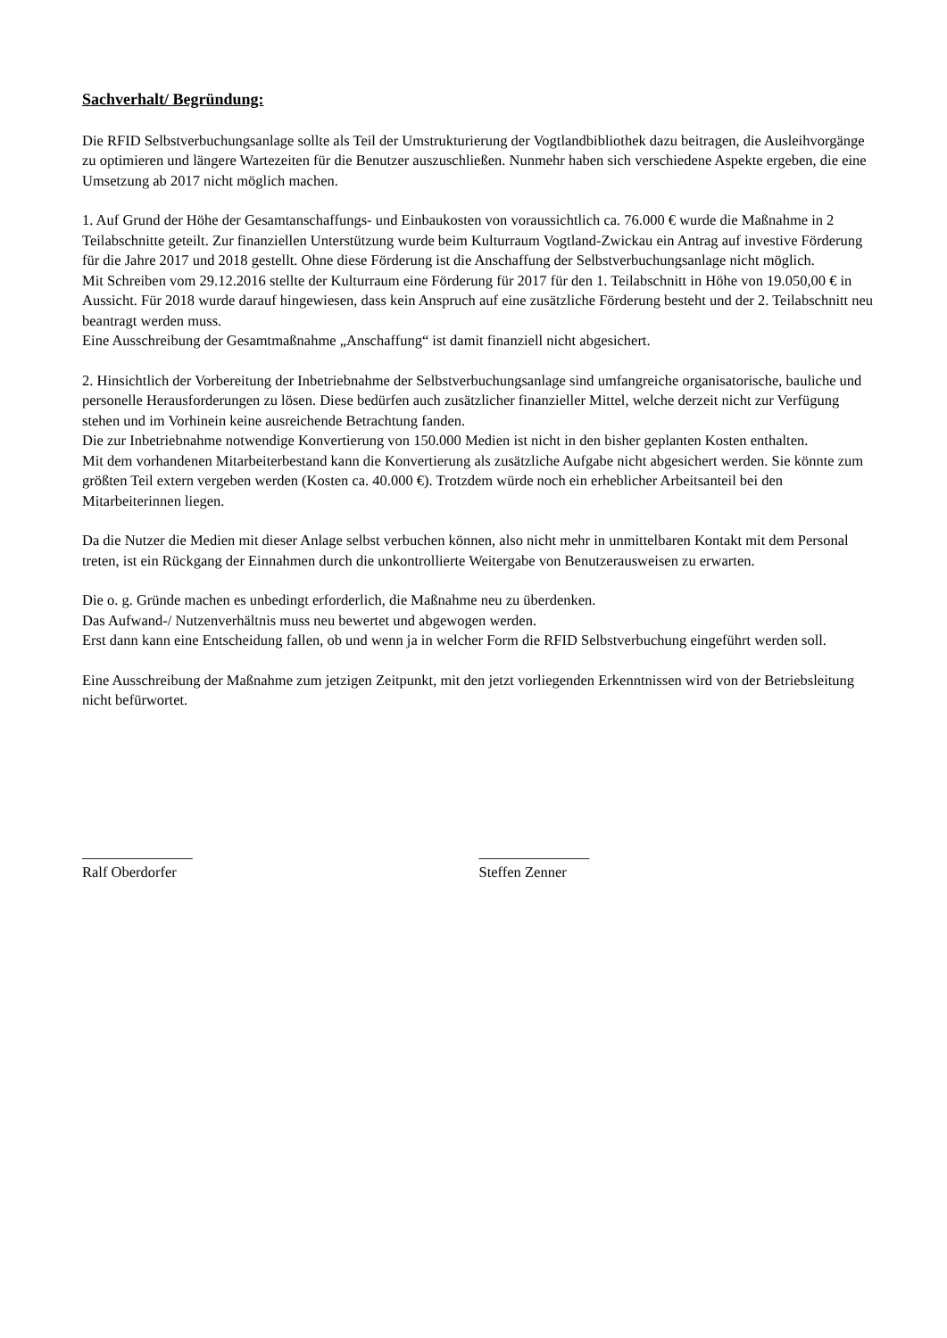Sachverhalt/ Begründung:
Die RFID Selbstverbuchungsanlage sollte als Teil der Umstrukturierung der Vogtlandbibliothek dazu beitragen, die Ausleihvorgänge zu optimieren und längere Wartezeiten für die Benutzer auszuschließen. Nunmehr haben sich verschiedene Aspekte ergeben, die eine Umsetzung ab 2017 nicht möglich machen.
1. Auf Grund der Höhe der Gesamtanschaffungs- und Einbaukosten von voraussichtlich ca. 76.000 € wurde die Maßnahme in 2 Teilabschnitte geteilt. Zur finanziellen Unterstützung wurde beim Kulturraum Vogtland-Zwickau ein Antrag auf investive Förderung für die Jahre 2017 und 2018 gestellt. Ohne diese Förderung ist die Anschaffung der Selbstverbuchungsanlage nicht möglich.
Mit Schreiben vom 29.12.2016 stellte der Kulturraum eine Förderung für 2017 für den 1. Teilabschnitt in Höhe von 19.050,00 € in Aussicht. Für 2018 wurde darauf hingewiesen, dass kein Anspruch auf eine zusätzliche Förderung besteht und der 2. Teilabschnitt neu beantragt werden muss.
Eine Ausschreibung der Gesamtmaßnahme „Anschaffung“ ist damit finanziell nicht abgesichert.
2. Hinsichtlich der Vorbereitung der Inbetriebnahme der Selbstverbuchungsanlage sind umfangreiche organisatorische, bauliche und personelle Herausforderungen zu lösen. Diese bedürfen auch zusätzlicher finanzieller Mittel, welche derzeit nicht zur Verfügung stehen und im Vorhinein keine ausreichende Betrachtung fanden.
Die zur Inbetriebnahme notwendige Konvertierung von 150.000 Medien ist nicht in den bisher geplanten Kosten enthalten.
Mit dem vorhandenen Mitarbeiterbestand kann die Konvertierung als zusätzliche Aufgabe nicht abgesichert werden. Sie könnte zum größten Teil extern vergeben werden (Kosten ca. 40.000 €). Trotzdem würde noch ein erheblicher Arbeitsanteil bei den Mitarbeiterinnen liegen.
Da die Nutzer die Medien mit dieser Anlage selbst verbuchen können, also nicht mehr in unmittelbaren Kontakt mit dem Personal treten, ist ein Rückgang der Einnahmen durch die unkontrollierte Weitergabe von Benutzerausweisen zu erwarten.
Die o. g. Gründe machen es unbedingt erforderlich, die Maßnahme neu zu überdenken.
Das Aufwand-/ Nutzenverhältnis muss neu bewertet und abgewogen werden.
Erst dann kann eine Entscheidung fallen, ob und wenn ja in welcher Form die RFID Selbstverbuchung eingeführt werden soll.
Eine Ausschreibung der Maßnahme zum jetzigen Zeitpunkt, mit den jetzt vorliegenden Erkenntnissen wird von der Betriebsleitung nicht befürwortet.
_______________
Ralf Oberdorfer
_______________
Steffen Zenner